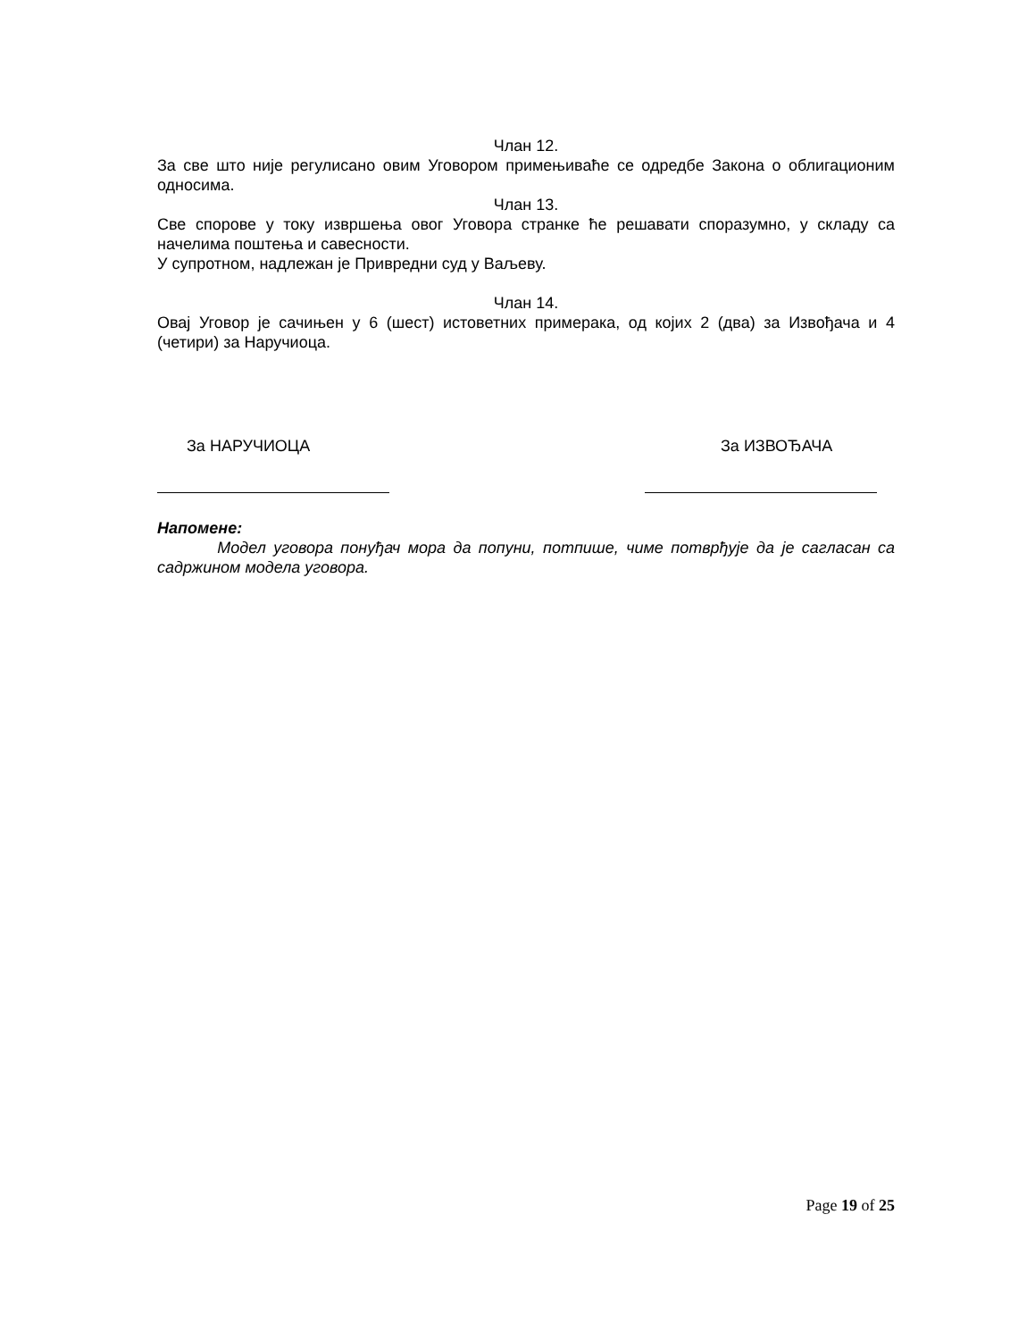Члан 12.
За све што није регулисано овим Уговором примењиваће се одредбе Закона о облигационим односима.
Члан 13.
Све спорове у току извршења овог Уговора странке ће решавати споразумно, у складу са начелима поштења и савесности.
У супротном, надлежан је Привредни суд у Ваљеву.
Члан 14.
Овај Уговор је сачињен у 6 (шест) истоветних примерака, од којих 2 (два) за Извођача и 4 (четири) за Наручиоца.
За НАРУЧИОЦА За ИЗВОЂАЧА
Напомене:
Модел уговора понуђач мора да попуни, потпише, чиме потврђује да је сагласан са садржином модела уговора.
Page 19 of 25